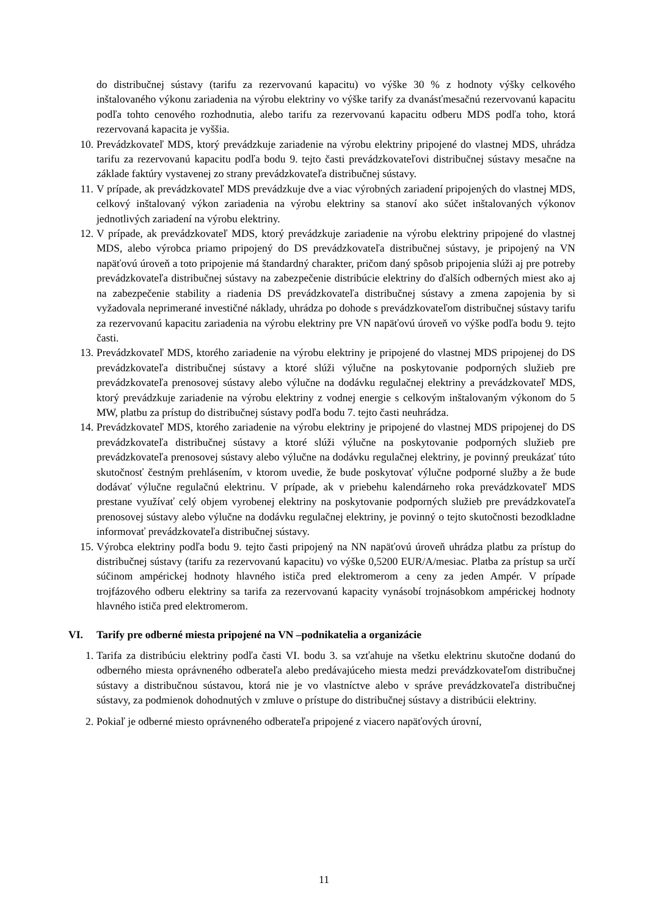do distribučnej sústavy (tarifu za rezervovanú kapacitu) vo výške 30 % z hodnoty výšky celkového inštalovaného výkonu zariadenia na výrobu elektriny vo výške tarify za dvanásťmesačnú rezervovanú kapacitu podľa tohto cenového rozhodnutia, alebo tarifu za rezervovanú kapacitu odberu MDS podľa toho, ktorá rezervovaná kapacita je vyššia.
10. Prevádzkovateľ MDS, ktorý prevádzkuje zariadenie na výrobu elektriny pripojené do vlastnej MDS, uhrádza tarifu za rezervovanú kapacitu podľa bodu 9. tejto časti prevádzkovateľovi distribučnej sústavy mesačne na základe faktúry vystavenej zo strany prevádzkovateľa distribučnej sústavy.
11. V prípade, ak prevádzkovateľ MDS prevádzkuje dve a viac výrobných zariadení pripojených do vlastnej MDS, celkový inštalovaný výkon zariadenia na výrobu elektriny sa stanoví ako súčet inštalovaných výkonov jednotlivých zariadení na výrobu elektriny.
12. V prípade, ak prevádzkovateľ MDS, ktorý prevádzkuje zariadenie na výrobu elektriny pripojené do vlastnej MDS, alebo výrobca priamo pripojený do DS prevádzkovateľa distribučnej sústavy, je pripojený na VN napäťovú úroveň a toto pripojenie má štandardný charakter, pričom daný spôsob pripojenia slúži aj pre potreby prevádzkovateľa distribučnej sústavy na zabezpečenie distribúcie elektriny do ďalších odberných miest ako aj na zabezpečenie stability a riadenia DS prevádzkovateľa distribučnej sústavy a zmena zapojenia by si vyžadovala neprimerané investičné náklady, uhrádza po dohode s prevádzkovateľom distribučnej sústavy tarifu za rezervovanú kapacitu zariadenia na výrobu elektriny pre VN napäťovú úroveň vo výške podľa bodu 9. tejto časti.
13. Prevádzkovateľ MDS, ktorého zariadenie na výrobu elektriny je pripojené do vlastnej MDS pripojenej do DS prevádzkovateľa distribučnej sústavy a ktoré slúži výlučne na poskytovanie podporných služieb pre prevádzkovateľa prenosovej sústavy alebo výlučne na dodávku regulačnej elektriny a prevádzkovateľ MDS, ktorý prevádzkuje zariadenie na výrobu elektriny z vodnej energie s celkovým inštalovaným výkonom do 5 MW, platbu za prístup do distribučnej sústavy podľa bodu 7. tejto časti neuhrádza.
14. Prevádzkovateľ MDS, ktorého zariadenie na výrobu elektriny je pripojené do vlastnej MDS pripojenej do DS prevádzkovateľa distribučnej sústavy a ktoré slúži výlučne na poskytovanie podporných služieb pre prevádzkovateľa prenosovej sústavy alebo výlučne na dodávku regulačnej elektriny, je povinný preukázať túto skutočnosť čestným prehlásením, v ktorom uvedie, že bude poskytovať výlučne podporné služby a že bude dodávať výlučne regulačnú elektrinu. V prípade, ak v priebehu kalendárneho roka prevádzkovateľ MDS prestane využívať celý objem vyrobenej elektriny na poskytovanie podporných služieb pre prevádzkovateľa prenosovej sústavy alebo výlučne na dodávku regulačnej elektriny, je povinný o tejto skutočnosti bezodkladne informovať prevádzkovateľa distribučnej sústavy.
15. Výrobca elektriny podľa bodu 9. tejto časti pripojený na NN napäťovú úroveň uhrádza platbu za prístup do distribučnej sústavy (tarifu za rezervovanú kapacitu) vo výške 0,5200 EUR/A/mesiac. Platba za prístup sa určí súčinom ampérickej hodnoty hlavného ističa pred elektromerom a ceny za jeden Ampér. V prípade trojfázového odberu elektriny sa tarifa za rezervovanú kapacity vynásobí trojnásobkom ampérickej hodnoty hlavného ističa pred elektromerom.
VI. Tarify pre odberné miesta pripojené na VN –podnikatelia a organizácie
1. Tarifa za distribúciu elektriny podľa časti VI. bodu 3. sa vzťahuje na všetku elektrinu skutočne dodanú do odberného miesta oprávneného odberateľa alebo predávajúceho miesta medzi prevádzkovateľom distribučnej sústavy a distribučnou sústavou, ktorá nie je vo vlastníctve alebo v správe prevádzkovateľa distribučnej sústavy, za podmienok dohodnutých v zmluve o prístupe do distribučnej sústavy a distribúcii elektriny.
2. Pokiaľ je odberné miesto oprávneného odberateľa pripojené z viacero napäťových úrovní,
11